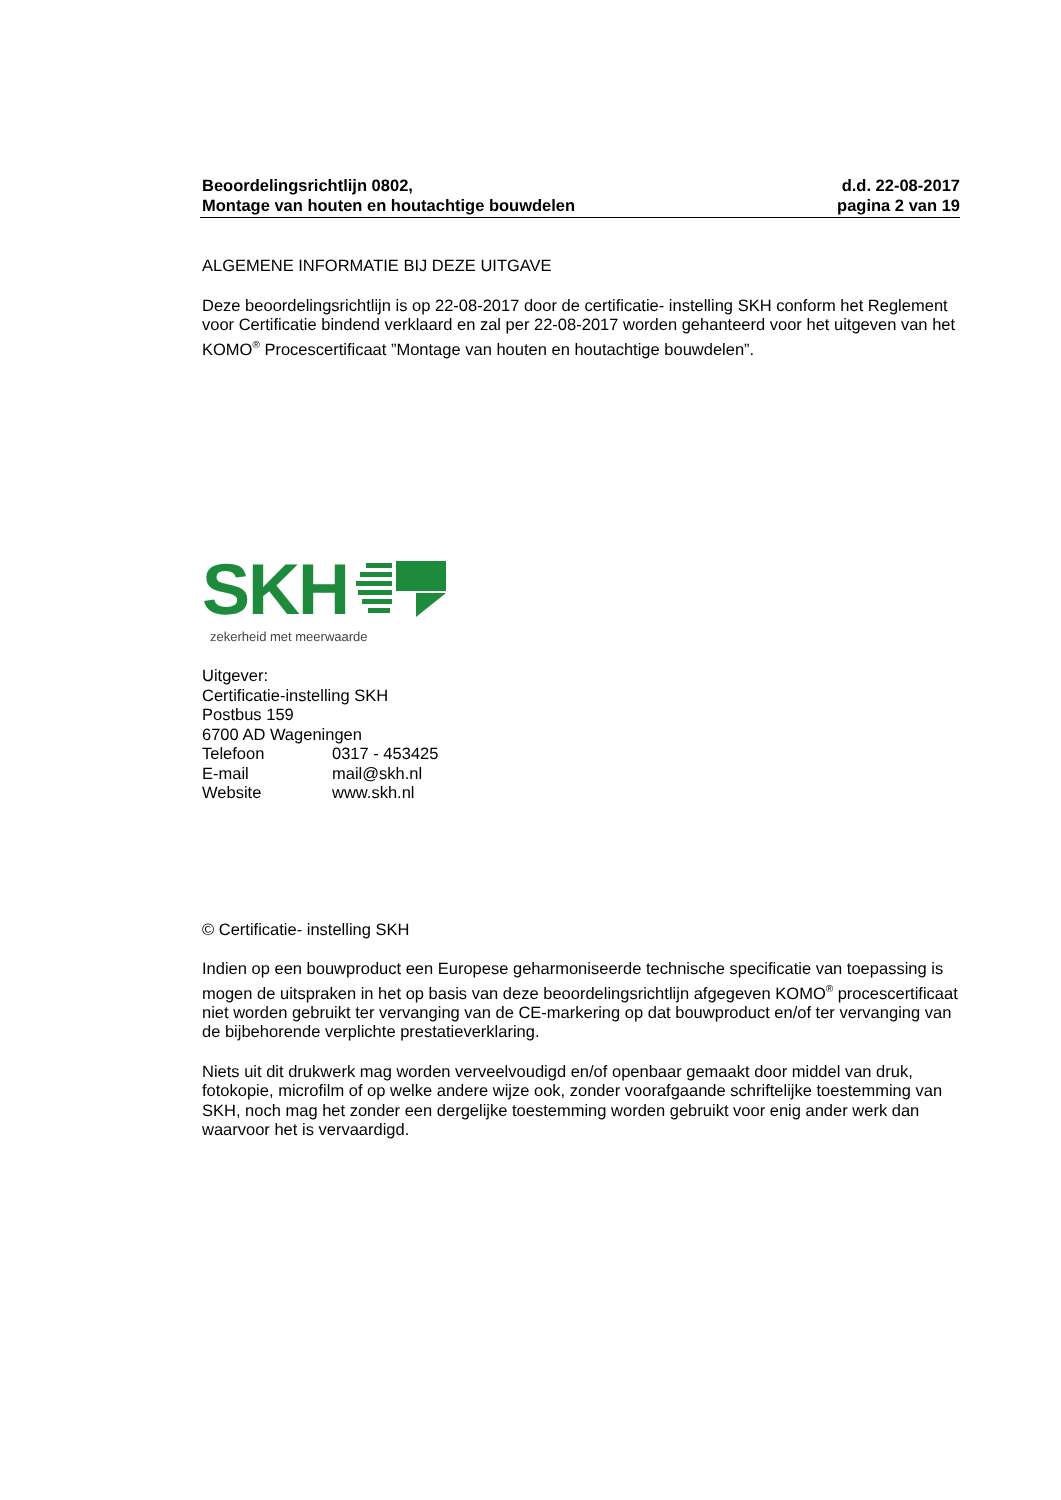Beoordelingsrichtlijn 0802,
Montage van houten en houtachtige bouwdelen
d.d. 22-08-2017
pagina 2 van 19
ALGEMENE INFORMATIE BIJ DEZE UITGAVE
Deze beoordelingsrichtlijn is op 22-08-2017 door de certificatie- instelling SKH conform het Reglement voor Certificatie bindend verklaard en zal per 22-08-2017 worden gehanteerd voor het uitgeven van het KOMO<sup>®</sup> Procescertificaat ”Montage van houten en houtachtige bouwdelen”.
SKH
zekerheid met meerwaarde
| Uitgever: | |
| Certificatie-instelling SKH | |
| Postbus 159 | |
| 6700 AD Wageningen | |
| Telefoon | 0317 - 453425 |
| E-mail | mail@skh.nl |
| Website | www.skh.nl |
© Certificatie- instelling SKH
Indien op een bouwproduct een Europese geharmoniseerde technische specificatie van toepassing is mogen de uitspraken in het op basis van deze beoordelingsrichtlijn afgegeven KOMO<sup>®</sup> procescertificaat niet worden gebruikt ter vervanging van de CE-markering op dat bouwproduct en/of ter vervanging van de bijbehorende verplichte prestatieverklaring.
Niets uit dit drukwerk mag worden verveelvoudigd en/of openbaar gemaakt door middel van druk, fotokopie, microfilm of op welke andere wijze ook, zonder voorafgaande schriftelijke toestemming van SKH, noch mag het zonder een dergelijke toestemming worden gebruikt voor enig ander werk dan waarvoor het is vervaardigd.